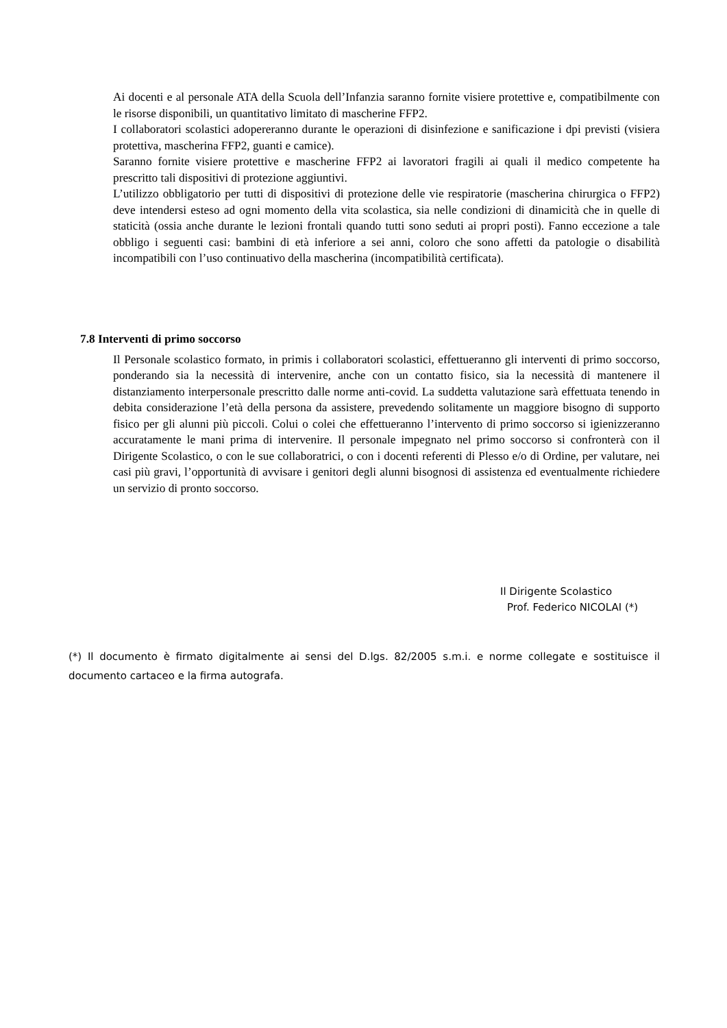Ai docenti e al personale ATA della Scuola dell’Infanzia saranno fornite visiere protettive e, compatibilmente con le risorse disponibili, un quantitativo limitato di mascherine FFP2.
I collaboratori scolastici adopereranno durante le operazioni di disinfezione e sanificazione i dpi previsti (visiera protettiva, mascherina FFP2, guanti e camice).
Saranno fornite visiere protettive e mascherine FFP2 ai lavoratori fragili ai quali il medico competente ha prescritto tali dispositivi di protezione aggiuntivi.
L’utilizzo obbligatorio per tutti di dispositivi di protezione delle vie respiratorie (mascherina chirurgica o FFP2) deve intendersi esteso ad ogni momento della vita scolastica, sia nelle condizioni di dinamicità che in quelle di staticità (ossia anche durante le lezioni frontali quando tutti sono seduti ai propri posti). Fanno eccezione a tale obbligo i seguenti casi: bambini di età inferiore a sei anni, coloro che sono affetti da patologie o disabilità incompatibili con l’uso continuativo della mascherina (incompatibilità certificata).
7.8 Interventi di primo soccorso
Il Personale scolastico formato, in primis i collaboratori scolastici, effettueranno gli interventi di primo soccorso, ponderando sia la necessità di intervenire, anche con un contatto fisico, sia la necessità di mantenere il distanziamento interpersonale prescritto dalle norme anti-covid. La suddetta valutazione sarà effettuata tenendo in debita considerazione l’età della persona da assistere, prevedendo solitamente un maggiore bisogno di supporto fisico per gli alunni più piccoli. Colui o colei che effettueranno l’intervento di primo soccorso si igienizzeranno accuratamente le mani prima di intervenire. Il personale impegnato nel primo soccorso si confronterà con il Dirigente Scolastico, o con le sue collaboratrici, o con i docenti referenti di Plesso e/o di Ordine, per valutare, nei casi più gravi, l’opportunità di avvisare i genitori degli alunni bisognosi di assistenza ed eventualmente richiedere un servizio di pronto soccorso.
Il Dirigente Scolastico
Prof. Federico NICOLAI (*)
(*) Il documento è firmato digitalmente ai sensi del D.lgs. 82/2005 s.m.i. e norme collegate e sostituisce il documento cartaceo e la firma autografa.